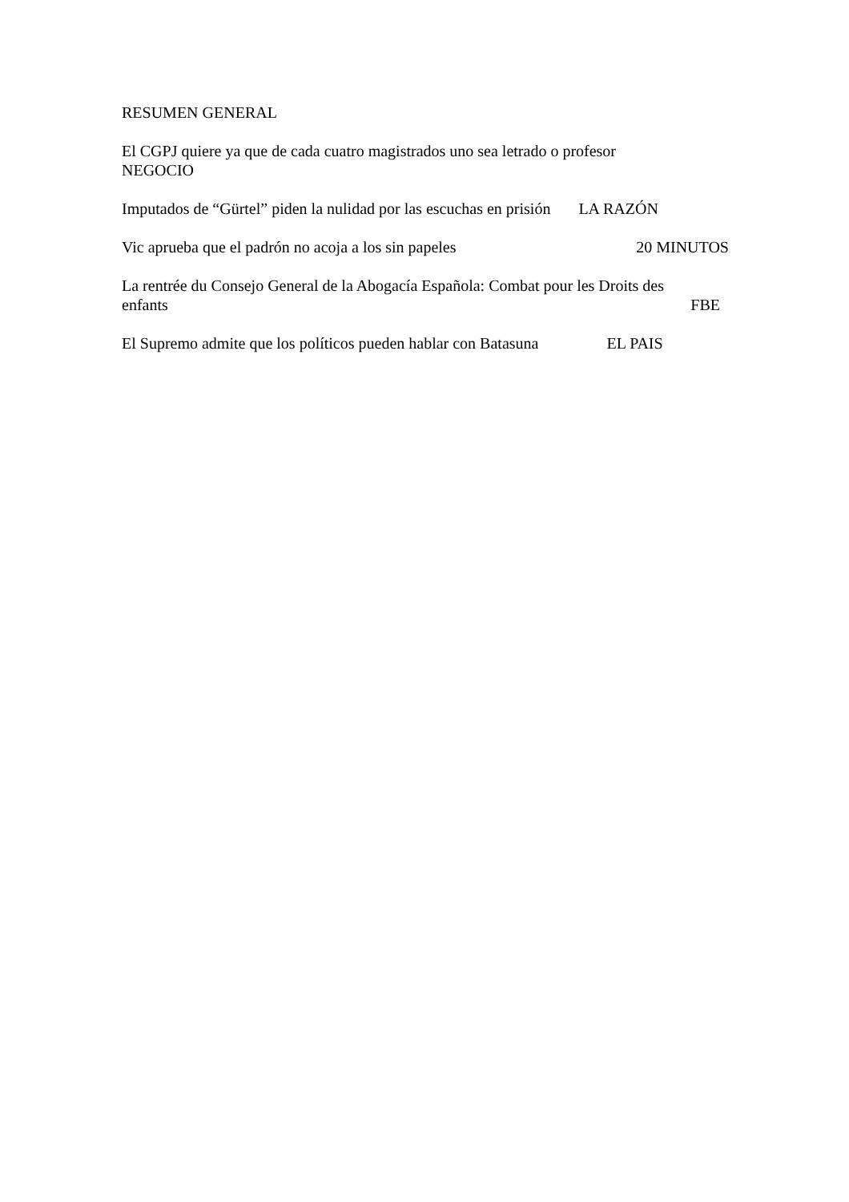RESUMEN GENERAL
El CGPJ quiere ya que de cada cuatro magistrados uno sea letrado o profesor
NEGOCIO
Imputados de “Gürtel” piden la nulidad por las escuchas en prisión LA RAZÓN
Vic aprueba que el padrón no acoja a los sin papeles 20 MINUTOS
La rentrée du Consejo General de la Abogacía Española: Combat pour les Droits des
enfants FBE
El Supremo admite que los políticos pueden hablar con Batasuna EL PAIS